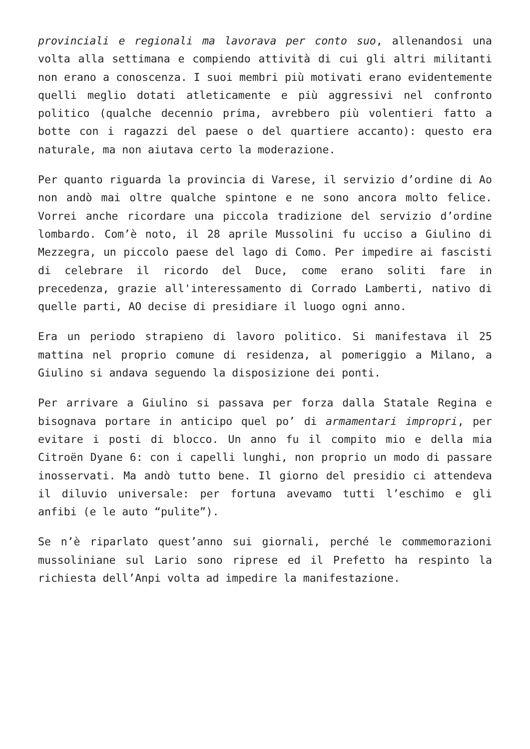provinciali e regionali ma lavorava per conto suo, allenandosi una volta alla settimana e compiendo attività di cui gli altri militanti non erano a conoscenza. I suoi membri più motivati erano evidentemente quelli meglio dotati atleticamente e più aggressivi nel confronto politico (qualche decennio prima, avrebbero più volentieri fatto a botte con i ragazzi del paese o del quartiere accanto): questo era naturale, ma non aiutava certo la moderazione.
Per quanto riguarda la provincia di Varese, il servizio d’ordine di Ao non andò mai oltre qualche spintone e ne sono ancora molto felice. Vorrei anche ricordare una piccola tradizione del servizio d’ordine lombardo. Com’è noto, il 28 aprile Mussolini fu ucciso a Giulino di Mezzegra, un piccolo paese del lago di Como. Per impedire ai fascisti di celebrare il ricordo del Duce, come erano soliti fare in precedenza, grazie all'interessamento di Corrado Lamberti, nativo di quelle parti, AO decise di presidiare il luogo ogni anno.
Era un periodo strapieno di lavoro politico. Si manifestava il 25 mattina nel proprio comune di residenza, al pomeriggio a Milano, a Giulino si andava seguendo la disposizione dei ponti.
Per arrivare a Giulino si passava per forza dalla Statale Regina e bisognava portare in anticipo quel po’ di armamentari impropri, per evitare i posti di blocco. Un anno fu il compito mio e della mia Citroën Dyane 6: con i capelli lunghi, non proprio un modo di passare inosservati. Ma andò tutto bene. Il giorno del presidio ci attendeva il diluvio universale: per fortuna avevamo tutti l’eschimo e gli anfibi (e le auto “pulite”).
Se n’è riparlato quest’anno sui giornali, perché le commemorazioni mussoliniane sul Lario sono riprese ed il Prefetto ha respinto la richiesta dell’Anpi volta ad impedire la manifestazione.